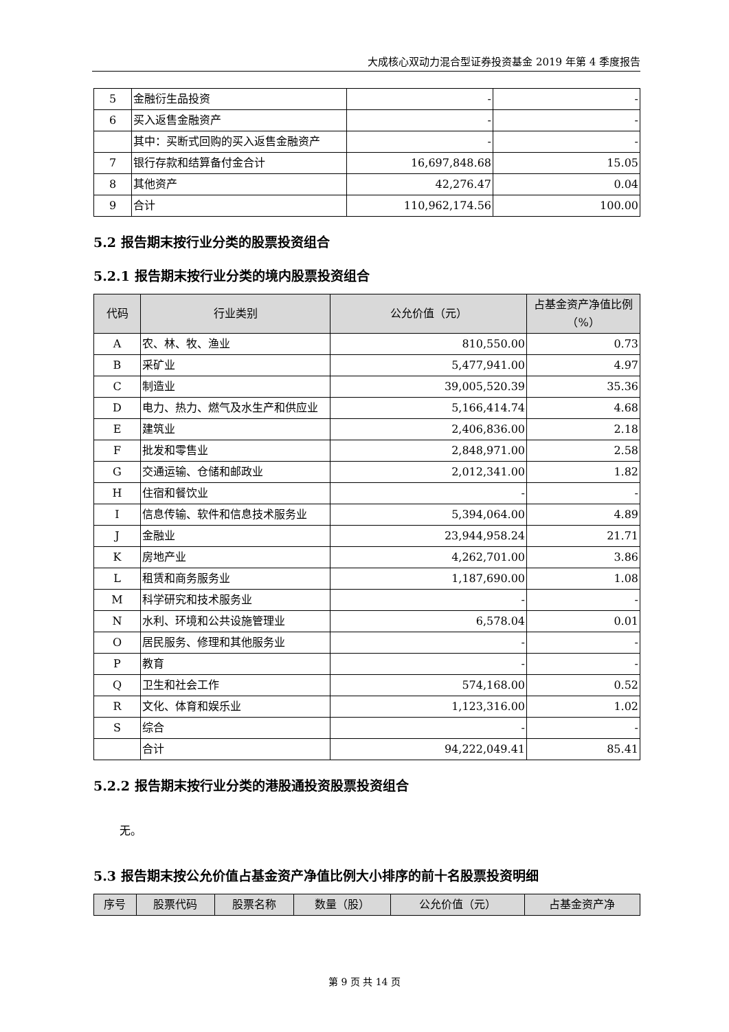大成核心双动力混合型证券投资基金 2019 年第 4 季度报告
| 5 | 金融衍生品投资 | - | - |
| 6 | 买入返售金融资产 | - | - |
| | 其中：买断式回购的买入返售金融资产 | - | - |
| 7 | 银行存款和结算备付金合计 | 16,697,848.68 | 15.05 |
| 8 | 其他资产 | 42,276.47 | 0.04 |
| 9 | 合计 | 110,962,174.56 | 100.00 |
5.2 报告期末按行业分类的股票投资组合
5.2.1 报告期末按行业分类的境内股票投资组合
| 代码 | 行业类别 | 公允价值（元） | 占基金资产净值比例（%） |
| --- | --- | --- | --- |
| A | 农、林、牧、渔业 | 810,550.00 | 0.73 |
| B | 采矿业 | 5,477,941.00 | 4.97 |
| C | 制造业 | 39,005,520.39 | 35.36 |
| D | 电力、热力、燃气及水生产和供应业 | 5,166,414.74 | 4.68 |
| E | 建筑业 | 2,406,836.00 | 2.18 |
| F | 批发和零售业 | 2,848,971.00 | 2.58 |
| G | 交通运输、仓储和邮政业 | 2,012,341.00 | 1.82 |
| H | 住宿和餐饮业 | - | - |
| I | 信息传输、软件和信息技术服务业 | 5,394,064.00 | 4.89 |
| J | 金融业 | 23,944,958.24 | 21.71 |
| K | 房地产业 | 4,262,701.00 | 3.86 |
| L | 租赁和商务服务业 | 1,187,690.00 | 1.08 |
| M | 科学研究和技术服务业 | - | - |
| N | 水利、环境和公共设施管理业 | 6,578.04 | 0.01 |
| O | 居民服务、修理和其他服务业 | - | - |
| P | 教育 | - | - |
| Q | 卫生和社会工作 | 574,168.00 | 0.52 |
| R | 文化、体育和娱乐业 | 1,123,316.00 | 1.02 |
| S | 综合 | - | - |
| | 合计 | 94,222,049.41 | 85.41 |
5.2.2 报告期末按行业分类的港股通投资股票投资组合
无。
5.3 报告期末按公允价值占基金资产净值比例大小排序的前十名股票投资明细
| 序号 | 股票代码 | 股票名称 | 数量（股） | 公允价值（元） | 占基金资产净 |
| --- | --- | --- | --- | --- | --- |
第 9 页 共 14 页